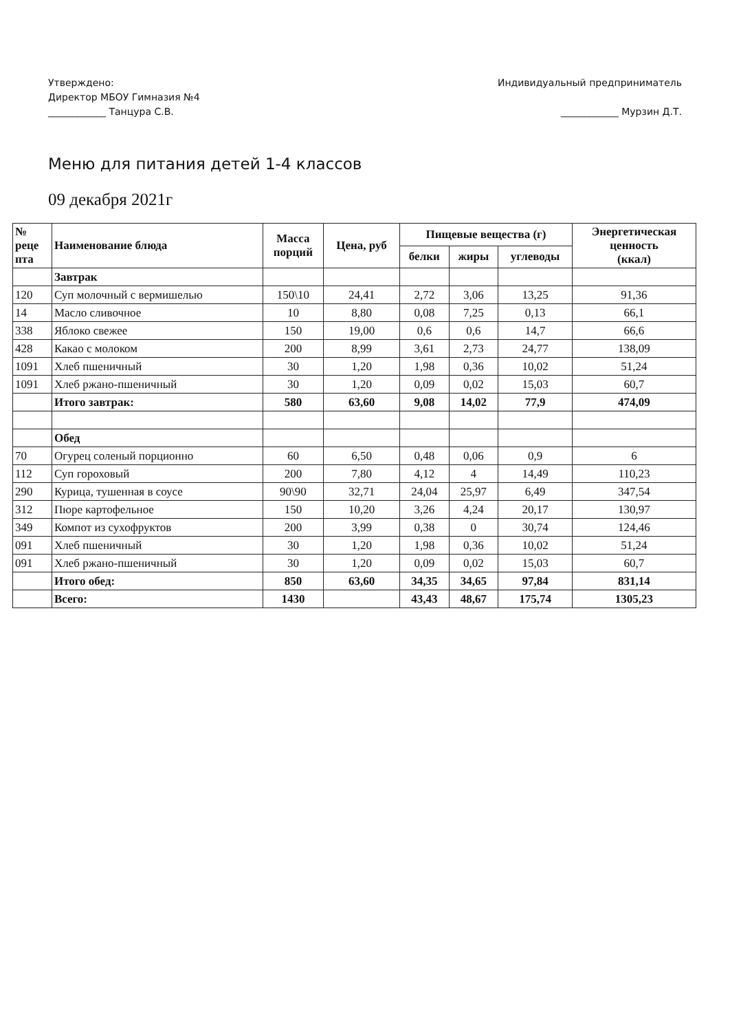Утверждено:
Директор МБОУ Гимназия №4
____________ Танцура С.В.
Индивидуальный предприниматель
____________ Мурзин Д.Т.
Меню для питания детей 1-4 классов
09 декабря 2021г
| № реце пта | Наименование блюда | Масса порций | Цена, руб | Пищевые вещества (г) | | | Энергетическая ценность (ккал) |
| --- | --- | --- | --- | --- | --- | --- | --- |
| | | | | белки | жиры | углеводы | |
| | Завтрак | | | | | | |
| 120 | Суп молочный с вермишелью | 150\10 | 24,41 | 2,72 | 3,06 | 13,25 | 91,36 |
| 14 | Масло сливочное | 10 | 8,80 | 0,08 | 7,25 | 0,13 | 66,1 |
| 338 | Яблоко свежее | 150 | 19,00 | 0,6 | 0,6 | 14,7 | 66,6 |
| 428 | Какао с молоком | 200 | 8,99 | 3,61 | 2,73 | 24,77 | 138,09 |
| 1091 | Хлеб пшеничный | 30 | 1,20 | 1,98 | 0,36 | 10,02 | 51,24 |
| 1091 | Хлеб ржано-пшеничный | 30 | 1,20 | 0,09 | 0,02 | 15,03 | 60,7 |
| | Итого завтрак: | 580 | 63,60 | 9,08 | 14,02 | 77,9 | 474,09 |
| | Обед | | | | | | |
| 70 | Огурец соленый порционно | 60 | 6,50 | 0,48 | 0,06 | 0,9 | 6 |
| 112 | Суп гороховый | 200 | 7,80 | 4,12 | 4 | 14,49 | 110,23 |
| 290 | Курица, тушенная в соусе | 90\90 | 32,71 | 24,04 | 25,97 | 6,49 | 347,54 |
| 312 | Пюре картофельное | 150 | 10,20 | 3,26 | 4,24 | 20,17 | 130,97 |
| 349 | Компот из сухофруктов | 200 | 3,99 | 0,38 | 0 | 30,74 | 124,46 |
| 091 | Хлеб пшеничный | 30 | 1,20 | 1,98 | 0,36 | 10,02 | 51,24 |
| 091 | Хлеб ржано-пшеничный | 30 | 1,20 | 0,09 | 0,02 | 15,03 | 60,7 |
| | Итого обед: | 850 | 63,60 | 34,35 | 34,65 | 97,84 | 831,14 |
| | Всего: | 1430 | | 43,43 | 48,67 | 175,74 | 1305,23 |